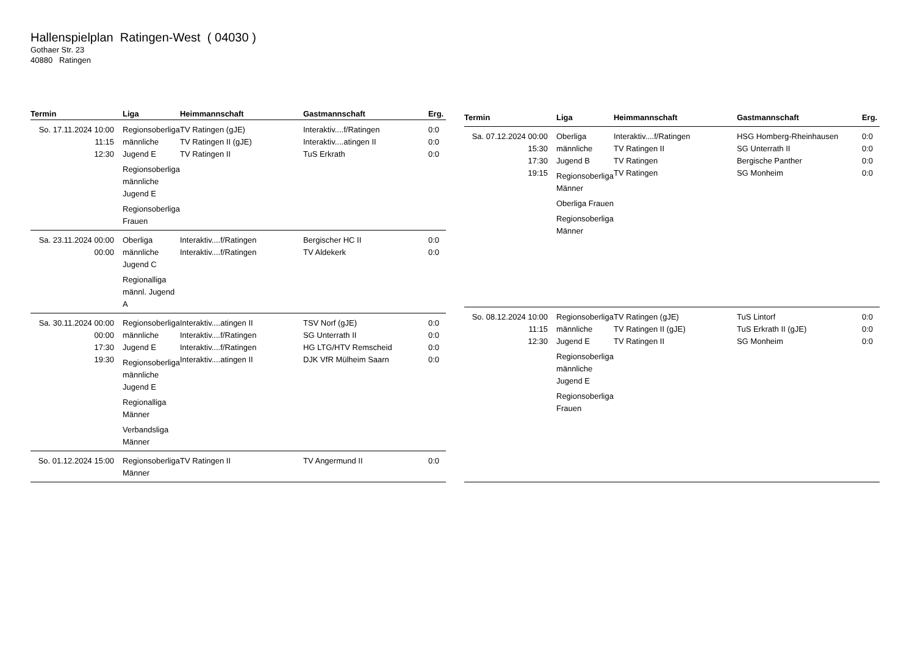Hallenspielplan Ratingen-West ( 04030 )
Gothaer Str. 23
40880 Ratingen
| Termin | Liga | Heimmannschaft | Gastmannschaft | Erg. |
| --- | --- | --- | --- | --- |
| So. 17.11.2024 10:00 11:15 12:30 | Regionsoberliga männliche Jugend E Regionsoberliga männliche Jugend E Regionsoberliga Frauen | TV Ratingen (gJE) TV Ratingen II (gJE) TV Ratingen II | Interaktiv....f/Ratingen Interaktiv....atingen II TuS Erkrath | 0:0 0:0 0:0 |
| Sa. 23.11.2024 00:00 00:00 | Oberliga männliche Jugend C Regionalliga männl. Jugend A | Interaktiv....f/Ratingen Interaktiv....f/Ratingen | Bergischer HC II TV Aldekerk | 0:0 0:0 |
| Sa. 30.11.2024 00:00 00:00 17:30 19:30 | Regionsoberliga männliche Jugend E Regionsoberliga männliche Jugend E Regionalliga Männer Verbandsliga Männer | Interaktiv....atingen II Interaktiv....f/Ratingen Interaktiv....f/Ratingen Interaktiv....atingen II | TSV Norf (gJE) SG Unterrath II HG LTG/HTV Remscheid DJK VfR Mülheim Saarn | 0:0 0:0 0:0 0:0 |
| So. 01.12.2024 15:00 | Regionsoberliga Männer | TV Ratingen II | TV Angermund II | 0:0 |
| Termin | Liga | Heimmannschaft | Gastmannschaft | Erg. |
| --- | --- | --- | --- | --- |
| Sa. 07.12.2024 00:00 15:30 17:30 19:15 | Oberliga männliche Jugend B Regionsoberliga Männer Oberliga Frauen Regionsoberliga Männer | Interaktiv....f/Ratingen TV Ratingen II TV Ratingen TV Ratingen | HSG Homberg-Rheinhausen SG Unterrath II Bergische Panther SG Monheim | 0:0 0:0 0:0 0:0 |
| So. 08.12.2024 10:00 11:15 12:30 | Regionsoberliga männliche Jugend E Regionsoberliga männliche Jugend E Regionsoberliga Frauen | TV Ratingen (gJE) TV Ratingen II (gJE) TV Ratingen II | TuS Lintorf TuS Erkrath II (gJE) SG Monheim | 0:0 0:0 0:0 |